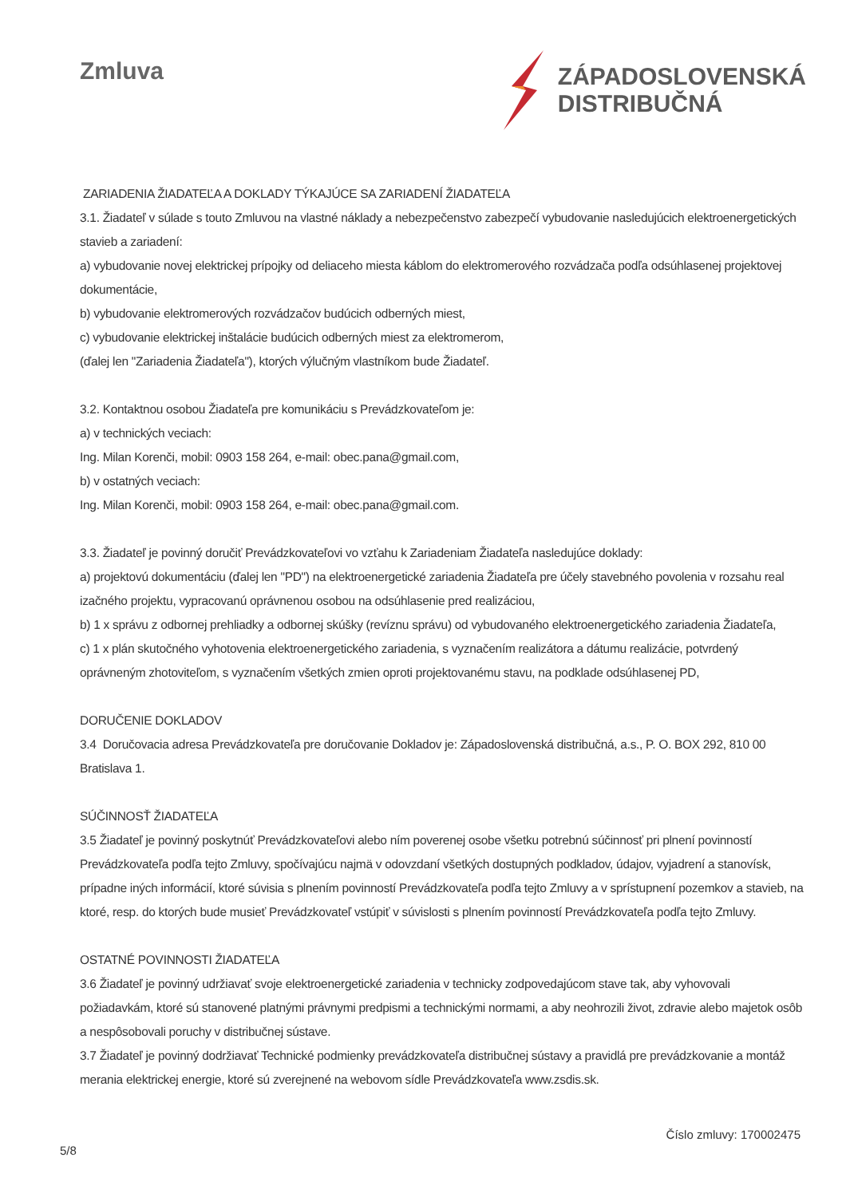Zmluva
ZÁPADOSLOVENSKÁ
DISTRIBUČNÁ
ZARIADENIA ŽIADATEĽA A DOKLADY TÝKAJÚCE SA ZARIADENÍ ŽIADATEĽA
3.1. Žiadateľ v súlade s touto Zmluvou na vlastné náklady a nebezpečenstvo zabezpečí vybudovanie nasledujúcich elektroenergetických stavieb a zariadení:
a) vybudovanie novej elektrickej prípojky od deliaceho miesta káblom do elektromerového rozvádzača podľa odsúhlasenej projektovej dokumentácie,
b) vybudovanie elektromerových rozvádzačov budúcich odberných miest,
c) vybudovanie elektrickej inštalácie budúcich odberných miest za elektromerom,
(ďalej len "Zariadenia Žiadateľa"), ktorých výlučným vlastníkom bude Žiadateľ.
3.2. Kontaktnou osobou Žiadateľa pre komunikáciu s Prevádzkovateľom je:
a) v technických veciach:
Ing. Milan Korenči, mobil: 0903 158 264, e-mail: obec.pana@gmail.com,
b) v ostatných veciach:
Ing. Milan Korenči, mobil: 0903 158 264, e-mail: obec.pana@gmail.com.
3.3. Žiadateľ je povinný doručiť Prevádzkovateľovi vo vzťahu k Zariadeniam Žiadateľa nasledujúce doklady:
a) projektovú dokumentáciu (ďalej len "PD") na elektroenergetické zariadenia Žiadateľa pre účely stavebného povolenia v rozsahu real izačného projektu, vypracovanú oprávnenou osobou na odsúhlasenie pred realizáciou,
b) 1 x správu z odbornej prehliadky a odbornej skúšky (revíznu správu) od vybudovaného elektroenergetického zariadenia Žiadateľa,
c) 1 x plán skutočného vyhotovenia elektroenergetického zariadenia, s vyznačením realizátora a dátumu realizácie, potvrdený oprávneným zhotoviteľom, s vyznačením všetkých zmien oproti projektovanému stavu, na podklade odsúhlasenej PD,
DORUČENIE DOKLADOV
3.4 Doručovacia adresa Prevádzkovateľa pre doručovanie Dokladov je: Západoslovenská distribučná, a.s., P. O. BOX 292, 810 00 Bratislava 1.
SÚČINNOSŤ ŽIADATEĽA
3.5 Žiadateľ je povinný poskytnúť Prevádzkovateľovi alebo ním poverenej osobe všetku potrebnú súčinnosť pri plnení povinností Prevádzkovateľa podľa tejto Zmluvy, spočívajúcu najmä v odovzdaní všetkých dostupných podkladov, údajov, vyjadrení a stanovísk, prípadne iných informácií, ktoré súvisia s plnením povinností Prevádzkovateľa podľa tejto Zmluvy a v sprístupnení pozemkov a stavieb, na ktoré, resp. do ktorých bude musieť Prevádzkovateľ vstúpiť v súvislosti s plnením povinností Prevádzkovateľa podľa tejto Zmluvy.
OSTATNÉ POVINNOSTI ŽIADATEĽA
3.6 Žiadateľ je povinný udržiavať svoje elektroenergetické zariadenia v technicky zodpovedajúcom stave tak, aby vyhovovali požiadavkám, ktoré sú stanovené platnými právnymi predpismi a technickými normami, a aby neohrozili život, zdravie alebo majetok osôb a nespôsobovali poruchy v distribučnej sústave.
3.7 Žiadateľ je povinný dodržiavať Technické podmienky prevádzkovateľa distribučnej sústavy a pravidlá pre prevádzkovanie a montáž merania elektrickej energie, ktoré sú zverejnené na webovom sídle Prevádzkovateľa www.zsdis.sk.
5/8 Číslo zmluvy: 170002475